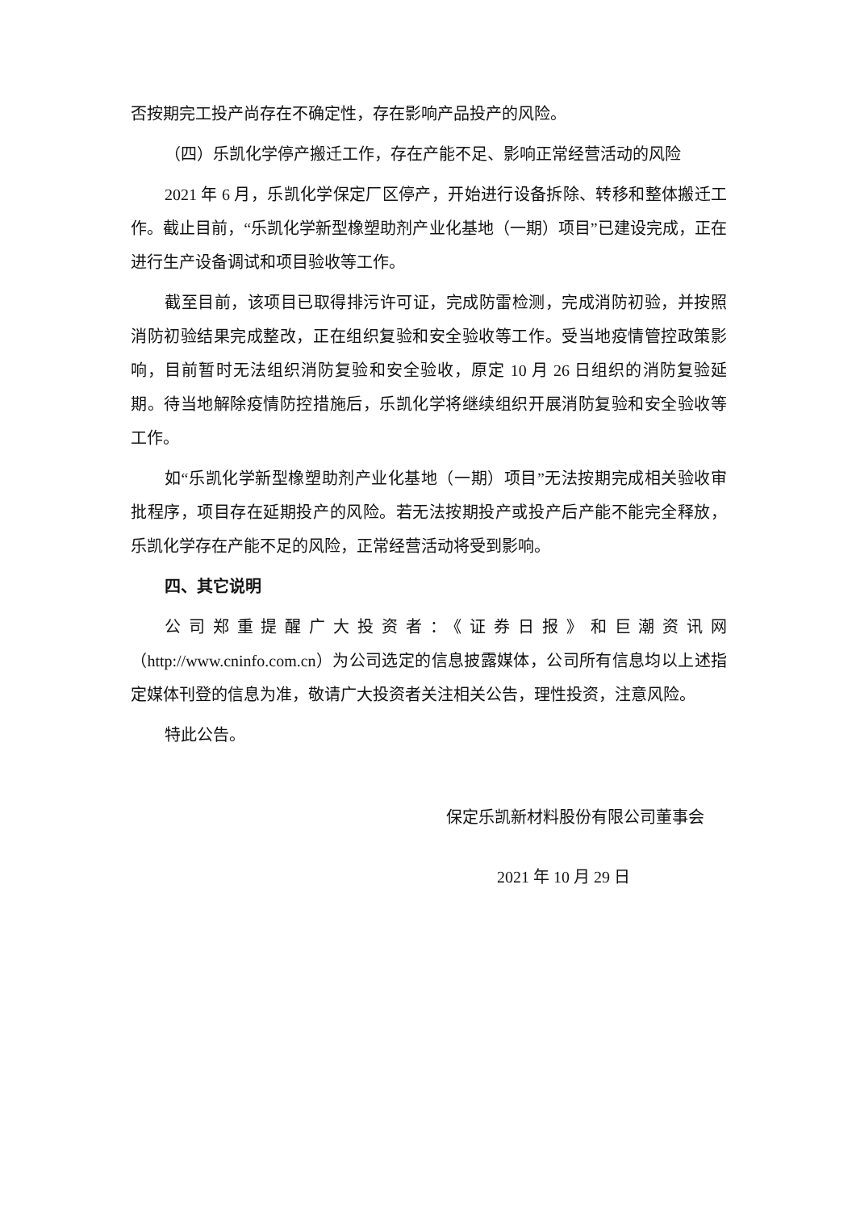否按期完工投产尚存在不确定性，存在影响产品投产的风险。
（四）乐凯化学停产搬迁工作，存在产能不足、影响正常经营活动的风险
2021 年 6 月，乐凯化学保定厂区停产，开始进行设备拆除、转移和整体搬迁工作。截止目前，“乐凯化学新型橡塑助剂产业化基地（一期）项目”已建设完成，正在进行生产设备调试和项目验收等工作。
截至目前，该项目已取得排污许可证，完成防雷检测，完成消防初验，并按照消防初验结果完成整改，正在组织复验和安全验收等工作。受当地疫情管控政策影响，目前暂时无法组织消防复验和安全验收，原定 10 月 26 日组织的消防复验延期。待当地解除疫情防控措施后，乐凯化学将继续组织开展消防复验和安全验收等工作。
如“乐凯化学新型橡塑助剂产业化基地（一期）项目”无法按期完成相关验收审批程序，项目存在延期投产的风险。若无法按期投产或投产后产能不能完全释放，乐凯化学存在产能不足的风险，正常经营活动将受到影响。
四、其它说明
公司郑重提醒广大投资者：《证券日报》和巨潮资讯网（http://www.cninfo.com.cn）为公司选定的信息披露媒体，公司所有信息均以上述指定媒体刊登的信息为准，敬请广大投资者关注相关公告，理性投资，注意风险。
特此公告。
保定乐凯新材料股份有限公司董事会
2021 年 10 月 29 日